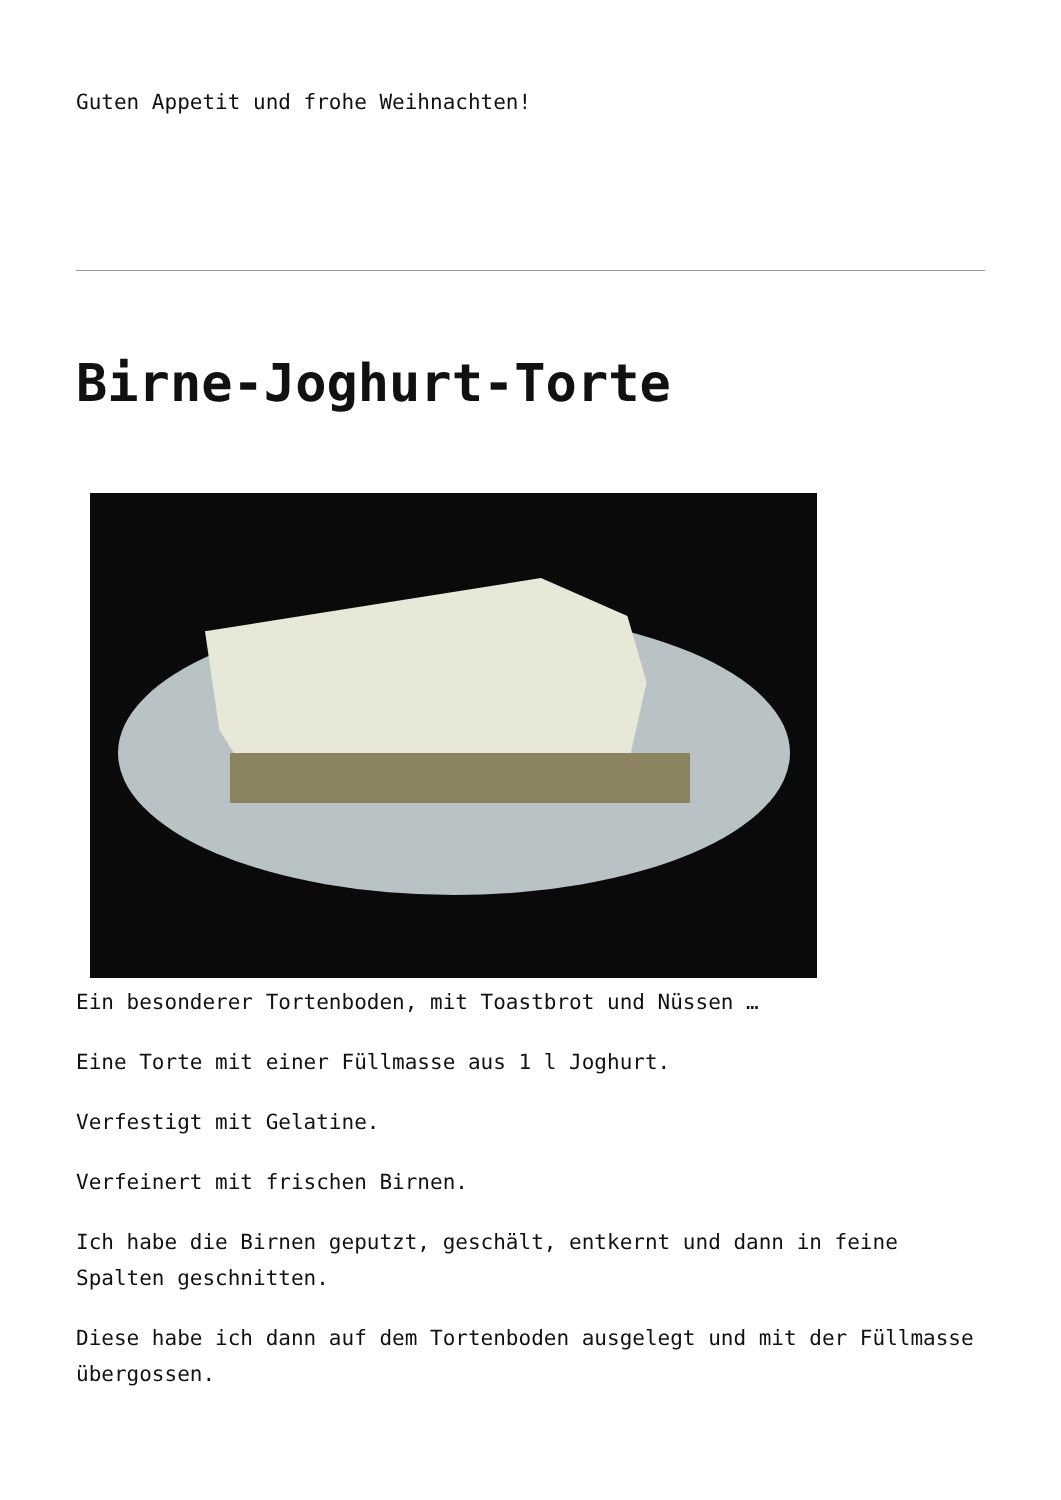Guten Appetit und frohe Weihnachten!
Birne-Joghurt-Torte
Ein besonderer Tortenboden, mit Toastbrot und Nüssen …
Eine Torte mit einer Füllmasse aus 1 l Joghurt.
Verfestigt mit Gelatine.
Verfeinert mit frischen Birnen.
Ich habe die Birnen geputzt, geschält, entkernt und dann in feine Spalten geschnitten.
Diese habe ich dann auf dem Tortenboden ausgelegt und mit der Füllmasse übergossen.